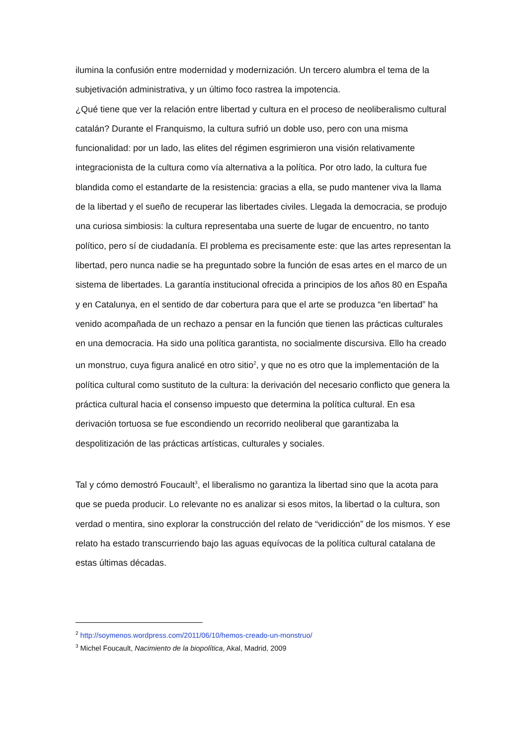ilumina la confusión entre modernidad y modernización. Un tercero alumbra el tema de la subjetivación administrativa, y un último foco rastrea la impotencia.
¿Qué tiene que ver la relación entre libertad y cultura en el proceso de neoliberalismo cultural catalán? Durante el Franquismo, la cultura sufrió un doble uso, pero con una misma funcionalidad: por un lado, las elites del régimen esgrimieron una visión relativamente integracionista de la cultura como vía alternativa a la política. Por otro lado, la cultura fue blandida como el estandarte de la resistencia: gracias a ella, se pudo mantener viva la llama de la libertad y el sueño de recuperar las libertades civiles. Llegada la democracia, se produjo una curiosa simbiosis: la cultura representaba una suerte de lugar de encuentro, no tanto político, pero sí de ciudadanía. El problema es precisamente este: que las artes representan la libertad, pero nunca nadie se ha preguntado sobre la función de esas artes en el marco de un sistema de libertades. La garantía institucional ofrecida a principios de los años 80 en España y en Catalunya, en el sentido de dar cobertura para que el arte se produzca “en libertad” ha venido acompañada de un rechazo a pensar en la función que tienen las prácticas culturales en una democracia. Ha sido una política garantista, no socialmente discursiva. Ello ha creado un monstruo, cuya figura analicé en otro sitio<sup>2</sup>, y que no es otro que la implementación de la política cultural como sustituto de la cultura: la derivación del necesario conflicto que genera la práctica cultural hacia el consenso impuesto que determina la política cultural. En esa derivación tortuosa se fue escondiendo un recorrido neoliberal que garantizaba la despolitización de las prácticas artísticas, culturales y sociales.
Tal y cómo demostró Foucault<sup>3</sup>, el liberalismo no garantiza la libertad sino que la acota para que se pueda producir. Lo relevante no es analizar si esos mitos, la libertad o la cultura, son verdad o mentira, sino explorar la construcción del relato de “veridicción” de los mismos. Y ese relato ha estado transcurriendo bajo las aguas equívocas de la política cultural catalana de estas últimas décadas.
<sup>2</sup> http://soymenos.wordpress.com/2011/06/10/hemos-creado-un-monstruo/
<sup>3</sup> Michel Foucault, Nacimiento de la biopolítica, Akal, Madrid, 2009